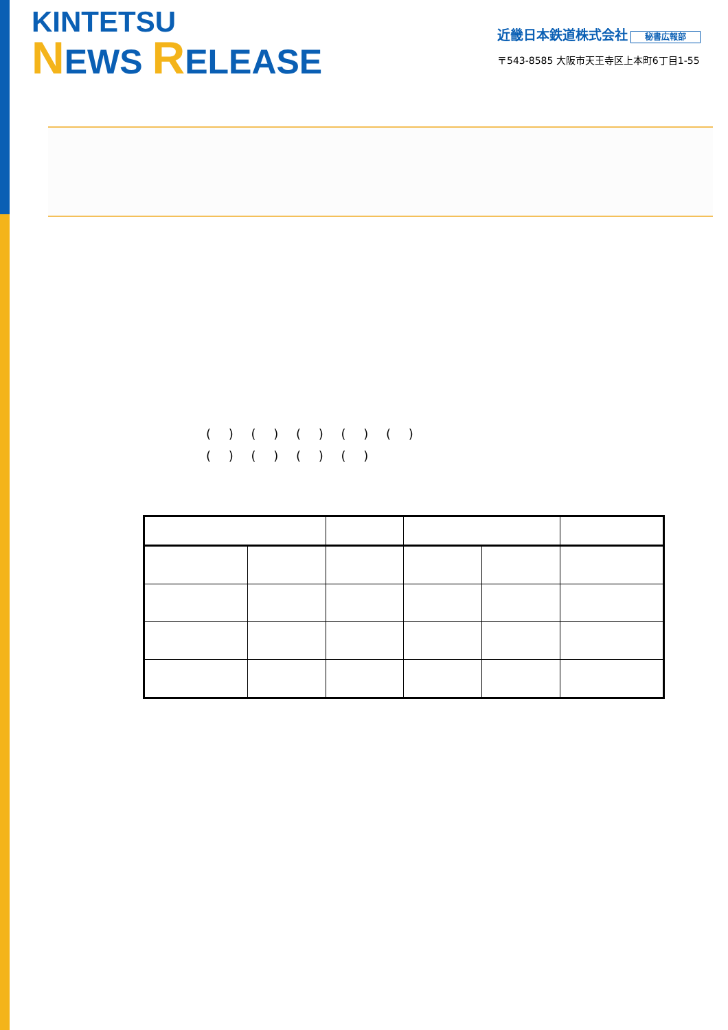KINTETSU
NEWS RELEASE
近畿日本鉄道株式会社 秘書広報部
〒543-8585 大阪市天王寺区上本町6丁目1-55
( ) ( ) ( ) ( ) ( )
( ) ( ) ( ) ( )